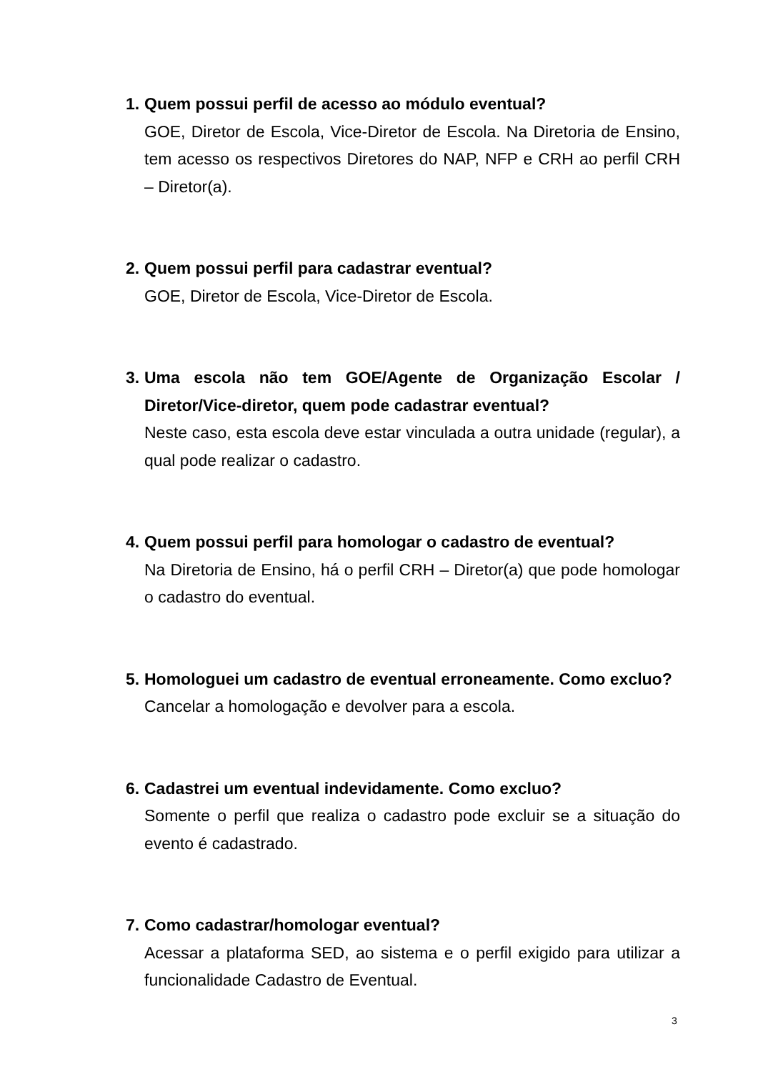1.
Quem possui perfil de acesso ao módulo eventual?
GOE, Diretor de Escola, Vice-Diretor de Escola. Na Diretoria de Ensino, tem acesso os respectivos Diretores do NAP, NFP e CRH ao perfil CRH – Diretor(a).
2.
Quem possui perfil para cadastrar eventual?
GOE, Diretor de Escola, Vice-Diretor de Escola.
3.
Uma escola não tem GOE/Agente de Organização Escolar / Diretor/Vice-diretor, quem pode cadastrar eventual?
Neste caso, esta escola deve estar vinculada a outra unidade (regular), a qual pode realizar o cadastro.
4.
Quem possui perfil para homologar o cadastro de eventual?
Na Diretoria de Ensino, há o perfil CRH – Diretor(a) que pode homologar o cadastro do eventual.
5.
Homologuei um cadastro de eventual erroneamente. Como excluo?
Cancelar a homologação e devolver para a escola.
6.
Cadastrei um eventual indevidamente. Como excluo?
Somente o perfil que realiza o cadastro pode excluir se a situação do evento é cadastrado.
7.
Como cadastrar/homologar eventual?
Acessar a plataforma SED, ao sistema e o perfil exigido para utilizar a funcionalidade Cadastro de Eventual.
3